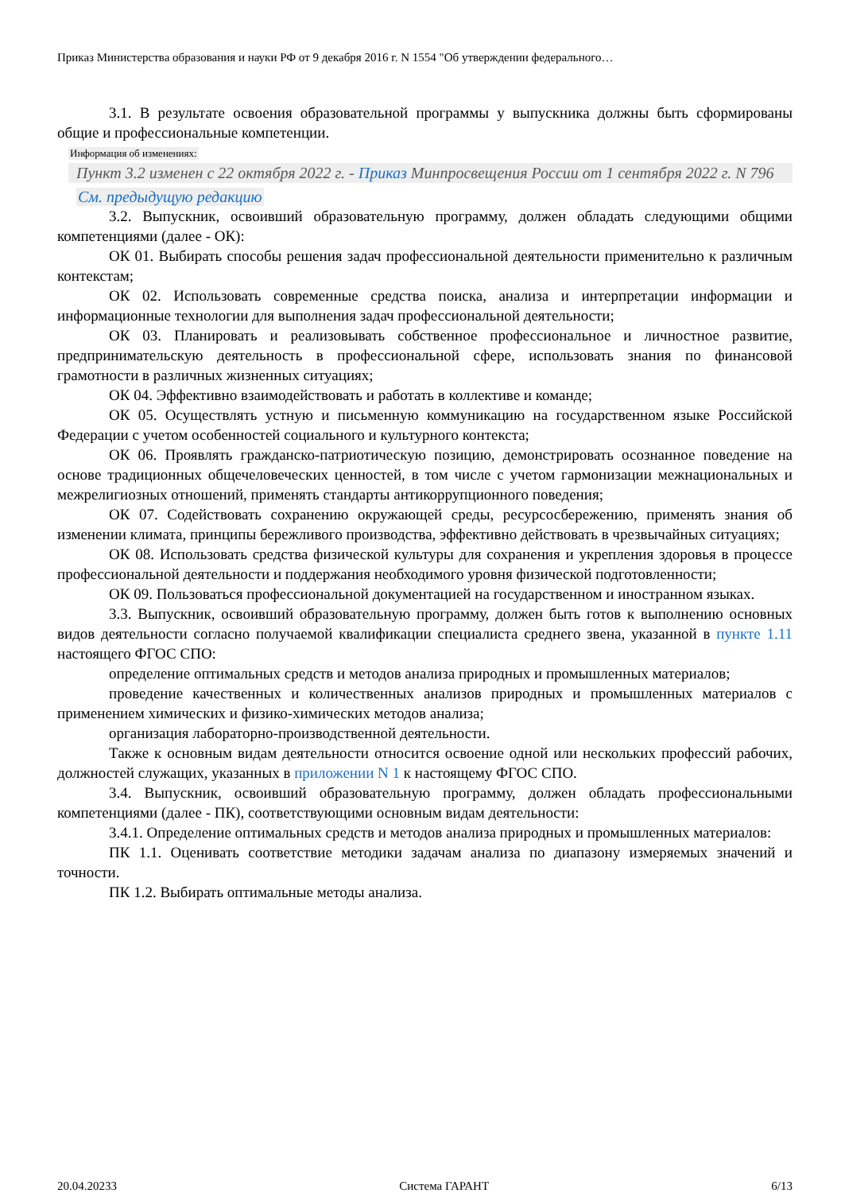Приказ Министерства образования и науки РФ от 9 декабря 2016 г. N 1554 "Об утверждении федерального…
3.1. В результате освоения образовательной программы у выпускника должны быть сформированы общие и профессиональные компетенции.
Информация об изменениях:
Пункт 3.2 изменен с 22 октября 2022 г. - Приказ Минпросвещения России от 1 сентября 2022 г. N 796
См. предыдущую редакцию
3.2. Выпускник, освоивший образовательную программу, должен обладать следующими общими компетенциями (далее - ОК):
ОК 01. Выбирать способы решения задач профессиональной деятельности применительно к различным контекстам;
ОК 02. Использовать современные средства поиска, анализа и интерпретации информации и информационные технологии для выполнения задач профессиональной деятельности;
ОК 03. Планировать и реализовывать собственное профессиональное и личностное развитие, предпринимательскую деятельность в профессиональной сфере, использовать знания по финансовой грамотности в различных жизненных ситуациях;
ОК 04. Эффективно взаимодействовать и работать в коллективе и команде;
ОК 05. Осуществлять устную и письменную коммуникацию на государственном языке Российской Федерации с учетом особенностей социального и культурного контекста;
ОК 06. Проявлять гражданско-патриотическую позицию, демонстрировать осознанное поведение на основе традиционных общечеловеческих ценностей, в том числе с учетом гармонизации межнациональных и межрелигиозных отношений, применять стандарты антикоррупционного поведения;
ОК 07. Содействовать сохранению окружающей среды, ресурсосбережению, применять знания об изменении климата, принципы бережливого производства, эффективно действовать в чрезвычайных ситуациях;
ОК 08. Использовать средства физической культуры для сохранения и укрепления здоровья в процессе профессиональной деятельности и поддержания необходимого уровня физической подготовленности;
ОК 09. Пользоваться профессиональной документацией на государственном и иностранном языках.
3.3. Выпускник, освоивший образовательную программу, должен быть готов к выполнению основных видов деятельности согласно получаемой квалификации специалиста среднего звена, указанной в пункте 1.11 настоящего ФГОС СПО:
определение оптимальных средств и методов анализа природных и промышленных материалов;
проведение качественных и количественных анализов природных и промышленных материалов с применением химических и физико-химических методов анализа;
организация лабораторно-производственной деятельности.
Также к основным видам деятельности относится освоение одной или нескольких профессий рабочих, должностей служащих, указанных в приложении N 1 к настоящему ФГОС СПО.
3.4. Выпускник, освоивший образовательную программу, должен обладать профессиональными компетенциями (далее - ПК), соответствующими основным видам деятельности:
3.4.1. Определение оптимальных средств и методов анализа природных и промышленных материалов:
ПК 1.1. Оценивать соответствие методики задачам анализа по диапазону измеряемых значений и точности.
ПК 1.2. Выбирать оптимальные методы анализа.
20.04.20233 Система ГАРАНТ 6/13